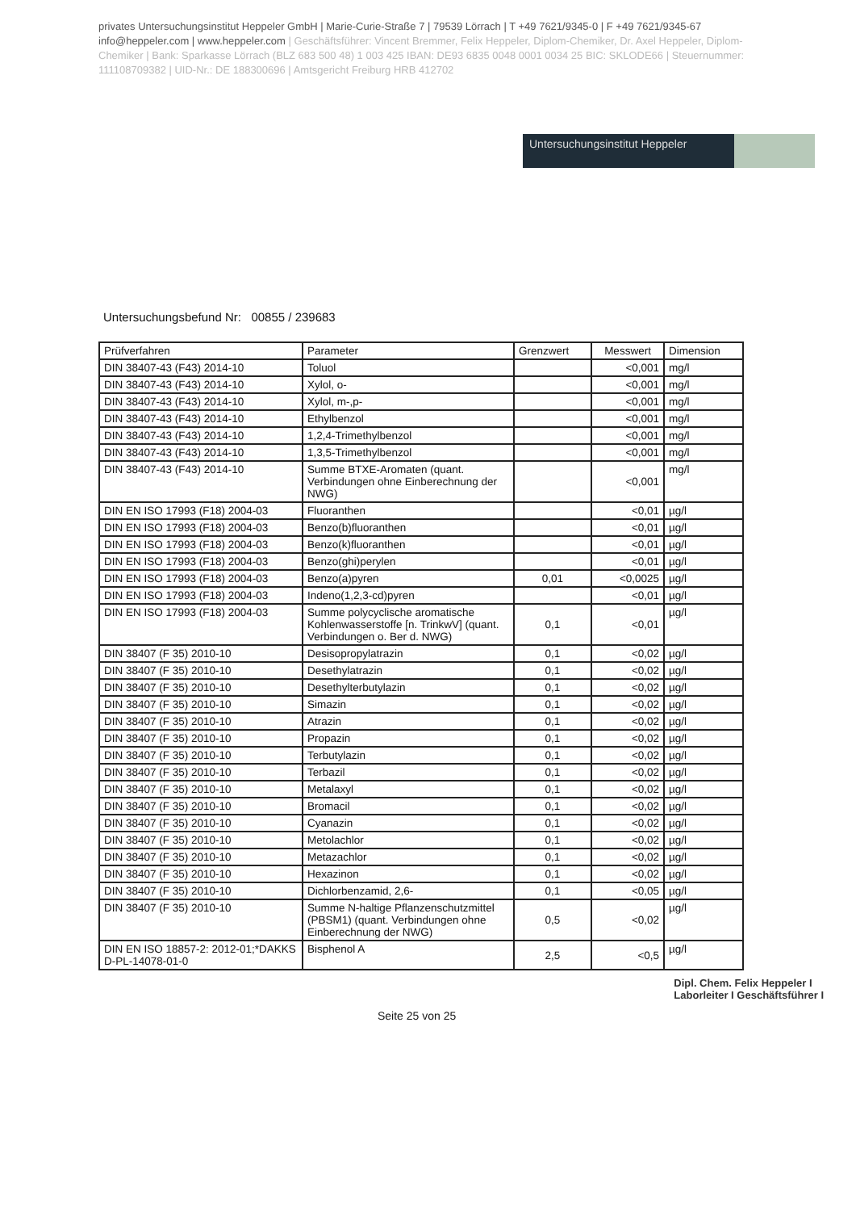privates Untersuchungsinstitut Heppeler GmbH | Marie-Curie-Straße 7 | 79539 Lörrach | T +49 7621/9345-0 | F +49 7621/9345-67
info@heppeler.com | www.heppeler.com | Geschäftsführer: Vincent Bremmer, Felix Heppeler, Diplom-Chemiker, Dr. Axel Heppeler, Diplom-Chemiker | Bank: Sparkasse Lörrach (BLZ 683 500 48) 1 003 425 IBAN: DE93 6835 0048 0001 0034 25 BIC: SKLODE66 | Steuernummer: 11110870938​2 | UID-Nr.: DE 188300696 | Amtsgericht Freiburg HRB 412702
Untersuchungsinstitut Heppeler
Untersuchungsbefund Nr: 00855 / 239683
| Prüfverfahren | Parameter | Grenzwert | Messwert | Dimension |
| --- | --- | --- | --- | --- |
| DIN 38407-43 (F43) 2014-10 | Toluol | | <0,001 | mg/l |
| DIN 38407-43 (F43) 2014-10 | Xylol, o- | | <0,001 | mg/l |
| DIN 38407-43 (F43) 2014-10 | Xylol, m-,p- | | <0,001 | mg/l |
| DIN 38407-43 (F43) 2014-10 | Ethylbenzol | | <0,001 | mg/l |
| DIN 38407-43 (F43) 2014-10 | 1,2,4-Trimethylbenzol | | <0,001 | mg/l |
| DIN 38407-43 (F43) 2014-10 | 1,3,5-Trimethylbenzol | | <0,001 | mg/l |
| DIN 38407-43 (F43) 2014-10 | Summe BTXE-Aromaten (quant. Verbindungen ohne Einberechnung der NWG) | | <0,001 | mg/l |
| DIN EN ISO 17993 (F18) 2004-03 | Fluoranthen | | <0,01 | µg/l |
| DIN EN ISO 17993 (F18) 2004-03 | Benzo(b)fluoranthen | | <0,01 | µg/l |
| DIN EN ISO 17993 (F18) 2004-03 | Benzo(k)fluoranthen | | <0,01 | µg/l |
| DIN EN ISO 17993 (F18) 2004-03 | Benzo(ghi)perylen | | <0,01 | µg/l |
| DIN EN ISO 17993 (F18) 2004-03 | Benzo(a)pyren | 0,01 | <0,0025 | µg/l |
| DIN EN ISO 17993 (F18) 2004-03 | Indeno(1,2,3-cd)pyren | | <0,01 | µg/l |
| DIN EN ISO 17993 (F18) 2004-03 | Summe polycyclische aromatische Kohlenwasserstoffe [n. TrinkwV] (quant. Verbindungen o. Ber d. NWG) | 0,1 | <0,01 | µg/l |
| DIN 38407 (F 35) 2010-10 | Desisopropylatrazin | 0,1 | <0,02 | µg/l |
| DIN 38407 (F 35) 2010-10 | Desethylatrazin | 0,1 | <0,02 | µg/l |
| DIN 38407 (F 35) 2010-10 | Desethylterbutylazin | 0,1 | <0,02 | µg/l |
| DIN 38407 (F 35) 2010-10 | Simazin | 0,1 | <0,02 | µg/l |
| DIN 38407 (F 35) 2010-10 | Atrazin | 0,1 | <0,02 | µg/l |
| DIN 38407 (F 35) 2010-10 | Propazin | 0,1 | <0,02 | µg/l |
| DIN 38407 (F 35) 2010-10 | Terbutylazin | 0,1 | <0,02 | µg/l |
| DIN 38407 (F 35) 2010-10 | Terbazil | 0,1 | <0,02 | µg/l |
| DIN 38407 (F 35) 2010-10 | Metalaxyl | 0,1 | <0,02 | µg/l |
| DIN 38407 (F 35) 2010-10 | Bromacil | 0,1 | <0,02 | µg/l |
| DIN 38407 (F 35) 2010-10 | Cyanazin | 0,1 | <0,02 | µg/l |
| DIN 38407 (F 35) 2010-10 | Metolachlor | 0,1 | <0,02 | µg/l |
| DIN 38407 (F 35) 2010-10 | Metazachlor | 0,1 | <0,02 | µg/l |
| DIN 38407 (F 35) 2010-10 | Hexazinon | 0,1 | <0,02 | µg/l |
| DIN 38407 (F 35) 2010-10 | Dichlorbenzamid, 2,6- | 0,1 | <0,05 | µg/l |
| DIN 38407 (F 35) 2010-10 | Summe N-haltige Pflanzenschutzmittel (PBSM1) (quant. Verbindungen ohne Einberechnung der NWG) | 0,5 | <0,02 | µg/l |
| DIN EN ISO 18857-2: 2012-01;*DAKKS D-PL-14078-01-0 | Bisphenol A | 2,5 | <0,5 | µg/l |
Seite 25 von 25
Dipl. Chem. Felix Heppeler I
Laborleiter I Geschäftsführer I